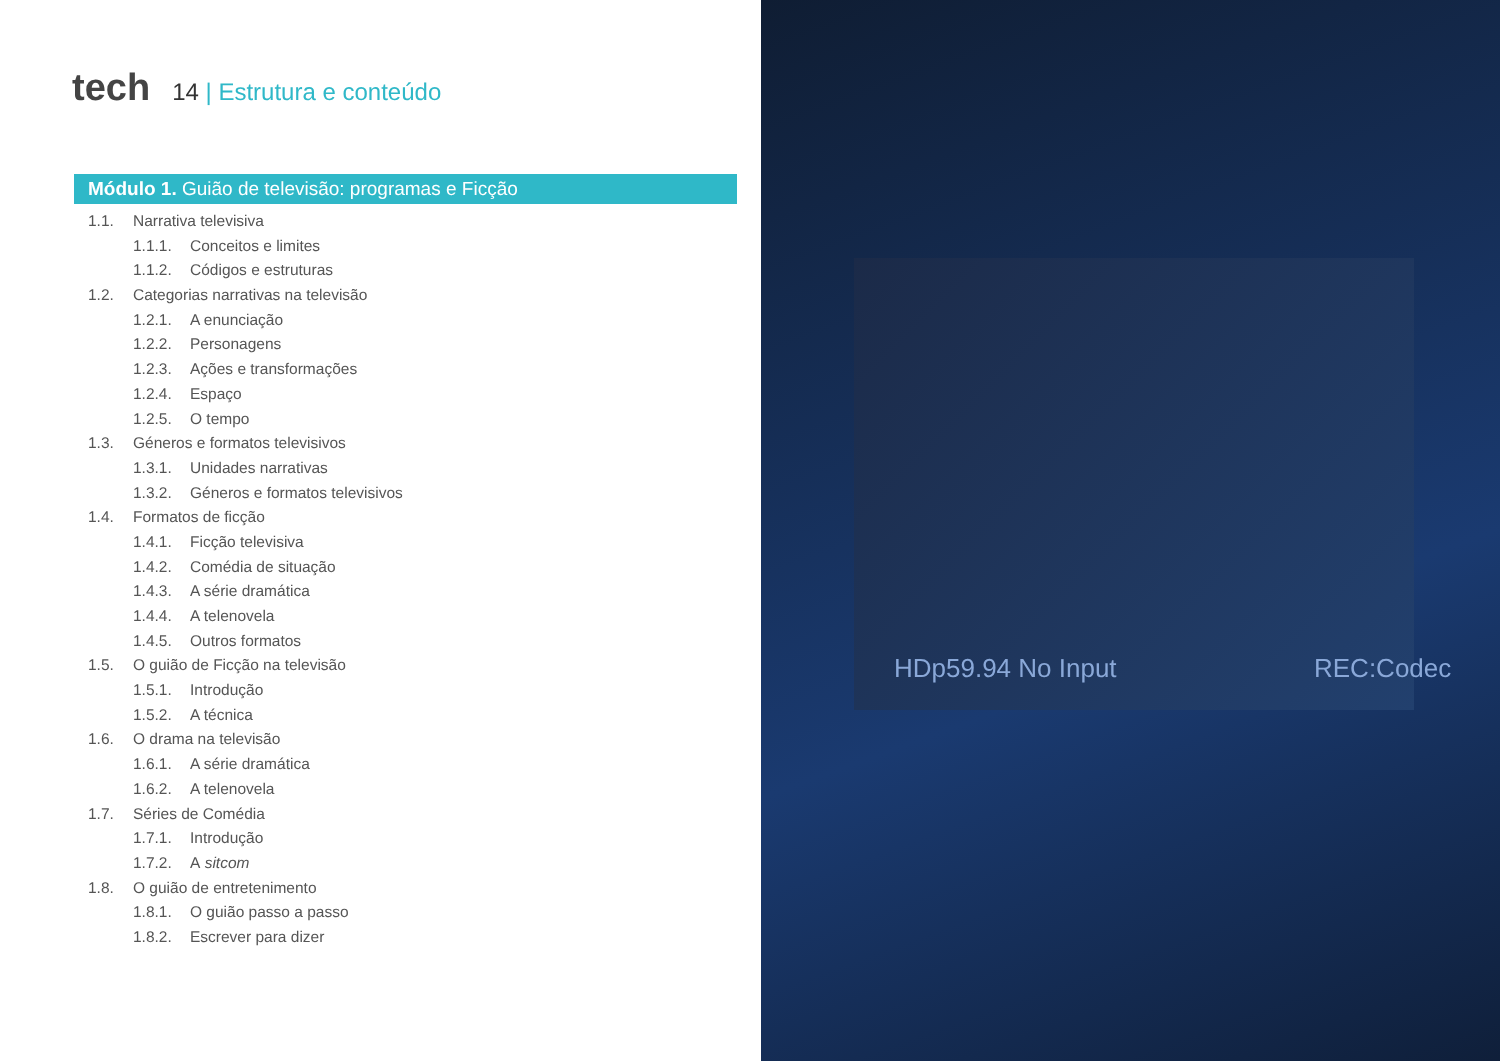tech
14 | Estrutura e conteúdo
Módulo 1. Guião de televisão: programas e Ficção
1.1. Narrativa televisiva
1.1.1. Conceitos e limites
1.1.2. Códigos e estruturas
1.2. Categorias narrativas na televisão
1.2.1. A enunciação
1.2.2. Personagens
1.2.3. Ações e transformações
1.2.4. Espaço
1.2.5. O tempo
1.3. Géneros e formatos televisivos
1.3.1. Unidades narrativas
1.3.2. Géneros e formatos televisivos
1.4. Formatos de ficção
1.4.1. Ficção televisiva
1.4.2. Comédia de situação
1.4.3. A série dramática
1.4.4. A telenovela
1.4.5. Outros formatos
1.5. O guião de Ficção na televisão
1.5.1. Introdução
1.5.2. A técnica
1.6. O drama na televisão
1.6.1. A série dramática
1.6.2. A telenovela
1.7. Séries de Comédia
1.7.1. Introdução
1.7.2. A sitcom
1.8. O guião de entretenimento
1.8.1. O guião passo a passo
1.8.2. Escrever para dizer
HDp59.94 No Input REC:Codec